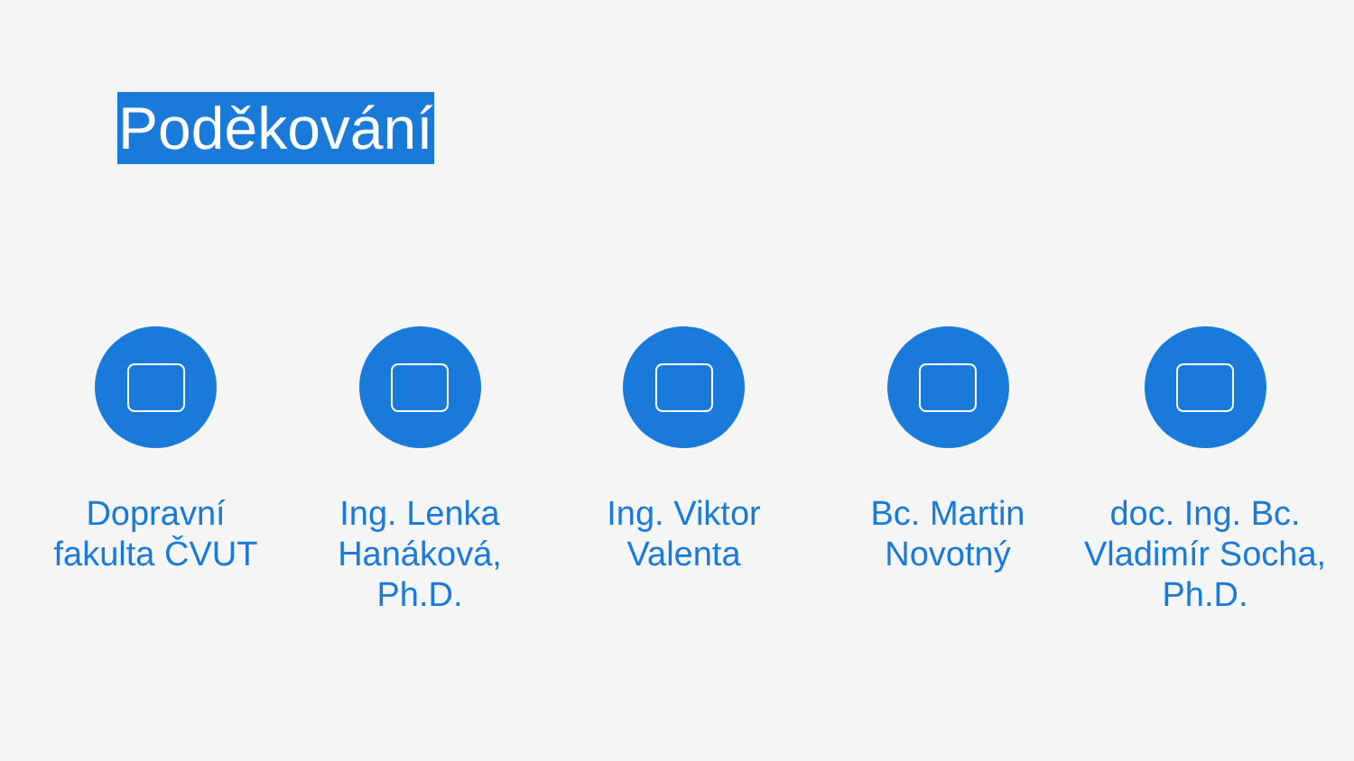Poděkování
Dopravní
fakulta ČVUT
Ing. Lenka
Hanáková,
Ph.D.
Ing. Viktor
Valenta
Bc. Martin
Novotný
doc. Ing. Bc.
Vladimír Socha,
Ph.D.